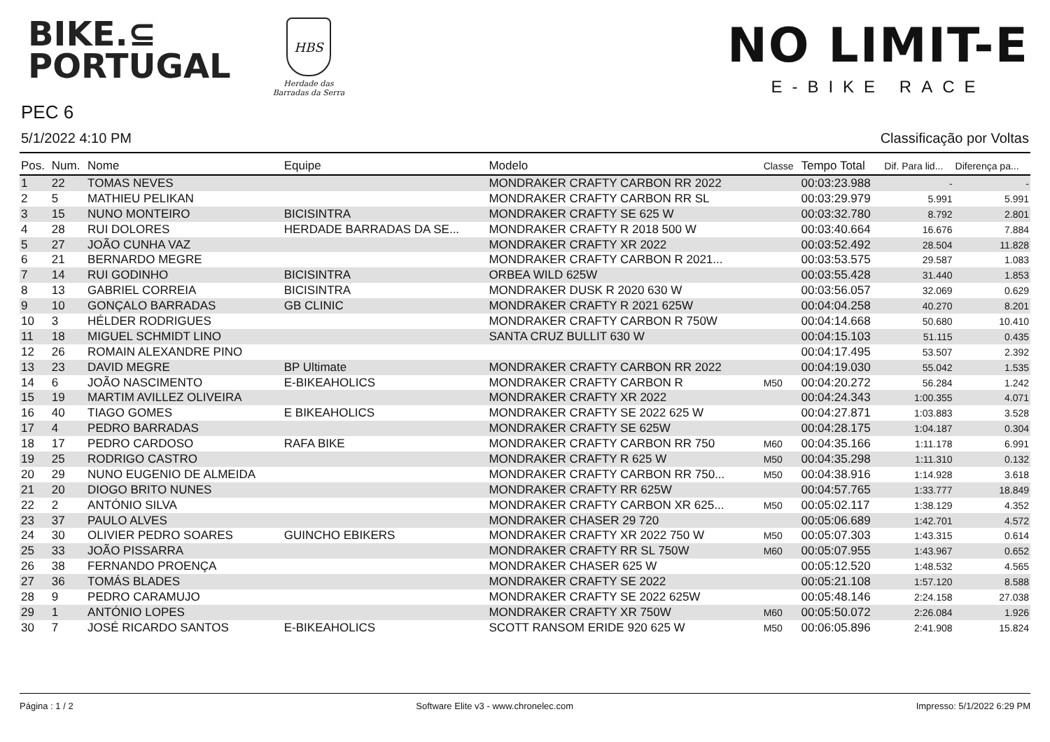BIKE.⊆
PORTUGAL
HBS
Herdade das
Barradas da Serra
NO LIMIT-E
E-BIKE RACE
PEC 6
5/1/2022 4:10 PM Classificação por Voltas
| Pos. | Num. | Nome | Equipe | Modelo | Classe | Tempo Total | Dif. Para lid... | Diferença pa... |
| --- | --- | --- | --- | --- | --- | --- | --- | --- |
| 1 | 22 | TOMAS NEVES | | MONDRAKER CRAFTY CARBON RR 2022 | | 00:03:23.988 | - | - |
| 2 | 5 | MATHIEU PELIKAN | | MONDRAKER CRAFTY CARBON RR SL | | 00:03:29.979 | 5.991 | 5.991 |
| 3 | 15 | NUNO MONTEIRO | BICISINTRA | MONDRAKER CRAFTY SE 625 W | | 00:03:32.780 | 8.792 | 2.801 |
| 4 | 28 | RUI DOLORES | HERDADE BARRADAS DA SE... | MONDRAKER CRAFTY R 2018 500 W | | 00:03:40.664 | 16.676 | 7.884 |
| 5 | 27 | JOÃO CUNHA VAZ | | MONDRAKER CRAFTY XR 2022 | | 00:03:52.492 | 28.504 | 11.828 |
| 6 | 21 | BERNARDO MEGRE | | MONDRAKER CRAFTY CARBON R 2021... | | 00:03:53.575 | 29.587 | 1.083 |
| 7 | 14 | RUI GODINHO | BICISINTRA | ORBEA WILD 625W | | 00:03:55.428 | 31.440 | 1.853 |
| 8 | 13 | GABRIEL CORREIA | BICISINTRA | MONDRAKER DUSK R 2020 630 W | | 00:03:56.057 | 32.069 | 0.629 |
| 9 | 10 | GONÇALO BARRADAS | GB CLINIC | MONDRAKER CRAFTY R 2021 625W | | 00:04:04.258 | 40.270 | 8.201 |
| 10 | 3 | HÉLDER RODRIGUES | | MONDRAKER CRAFTY CARBON R 750W | | 00:04:14.668 | 50.680 | 10.410 |
| 11 | 18 | MIGUEL SCHMIDT LINO | | SANTA CRUZ BULLIT 630 W | | 00:04:15.103 | 51.115 | 0.435 |
| 12 | 26 | ROMAIN ALEXANDRE PINO | | | | 00:04:17.495 | 53.507 | 2.392 |
| 13 | 23 | DAVID MEGRE | BP Ultimate | MONDRAKER CRAFTY CARBON RR 2022 | | 00:04:19.030 | 55.042 | 1.535 |
| 14 | 6 | JOÃO NASCIMENTO | E-BIKEAHOLICS | MONDRAKER CRAFTY CARBON R | M50 | 00:04:20.272 | 56.284 | 1.242 |
| 15 | 19 | MARTIM AVILLEZ OLIVEIRA | | MONDRAKER CRAFTY XR 2022 | | 00:04:24.343 | 1:00.355 | 4.071 |
| 16 | 40 | TIAGO GOMES | E BIKEAHOLICS | MONDRAKER CRAFTY SE 2022 625 W | | 00:04:27.871 | 1:03.883 | 3.528 |
| 17 | 4 | PEDRO BARRADAS | | MONDRAKER CRAFTY SE 625W | | 00:04:28.175 | 1:04.187 | 0.304 |
| 18 | 17 | PEDRO CARDOSO | RAFA BIKE | MONDRAKER CRAFTY CARBON RR 750 | M60 | 00:04:35.166 | 1:11.178 | 6.991 |
| 19 | 25 | RODRIGO CASTRO | | MONDRAKER CRAFTY R 625 W | M50 | 00:04:35.298 | 1:11.310 | 0.132 |
| 20 | 29 | NUNO EUGENIO DE ALMEIDA | | MONDRAKER CRAFTY CARBON RR 750... | M50 | 00:04:38.916 | 1:14.928 | 3.618 |
| 21 | 20 | DIOGO BRITO NUNES | | MONDRAKER CRAFTY RR 625W | | 00:04:57.765 | 1:33.777 | 18.849 |
| 22 | 2 | ANTÓNIO SILVA | | MONDRAKER CRAFTY CARBON XR 625... | M50 | 00:05:02.117 | 1:38.129 | 4.352 |
| 23 | 37 | PAULO ALVES | | MONDRAKER CHASER 29 720 | | 00:05:06.689 | 1:42.701 | 4.572 |
| 24 | 30 | OLIVIER PEDRO SOARES | GUINCHO EBIKERS | MONDRAKER CRAFTY XR 2022 750 W | M50 | 00:05:07.303 | 1:43.315 | 0.614 |
| 25 | 33 | JOÃO PISSARRA | | MONDRAKER CRAFTY RR SL 750W | M60 | 00:05:07.955 | 1:43.967 | 0.652 |
| 26 | 38 | FERNANDO PROENÇA | | MONDRAKER CHASER 625 W | | 00:05:12.520 | 1:48.532 | 4.565 |
| 27 | 36 | TOMÁS BLADES | | MONDRAKER CRAFTY SE 2022 | | 00:05:21.108 | 1:57.120 | 8.588 |
| 28 | 9 | PEDRO CARAMUJO | | MONDRAKER CRAFTY SE 2022 625W | | 00:05:48.146 | 2:24.158 | 27.038 |
| 29 | 1 | ANTÓNIO LOPES | | MONDRAKER CRAFTY XR 750W | M60 | 00:05:50.072 | 2:26.084 | 1.926 |
| 30 | 7 | JOSÉ RICARDO SANTOS | E-BIKEAHOLICS | SCOTT RANSOM ERIDE 920 625 W | M50 | 00:06:05.896 | 2:41.908 | 15.824 |
Página : 1 / 2 Software Elite v3 - www.chronelec.com Impresso: 5/1/2022 6:29 PM